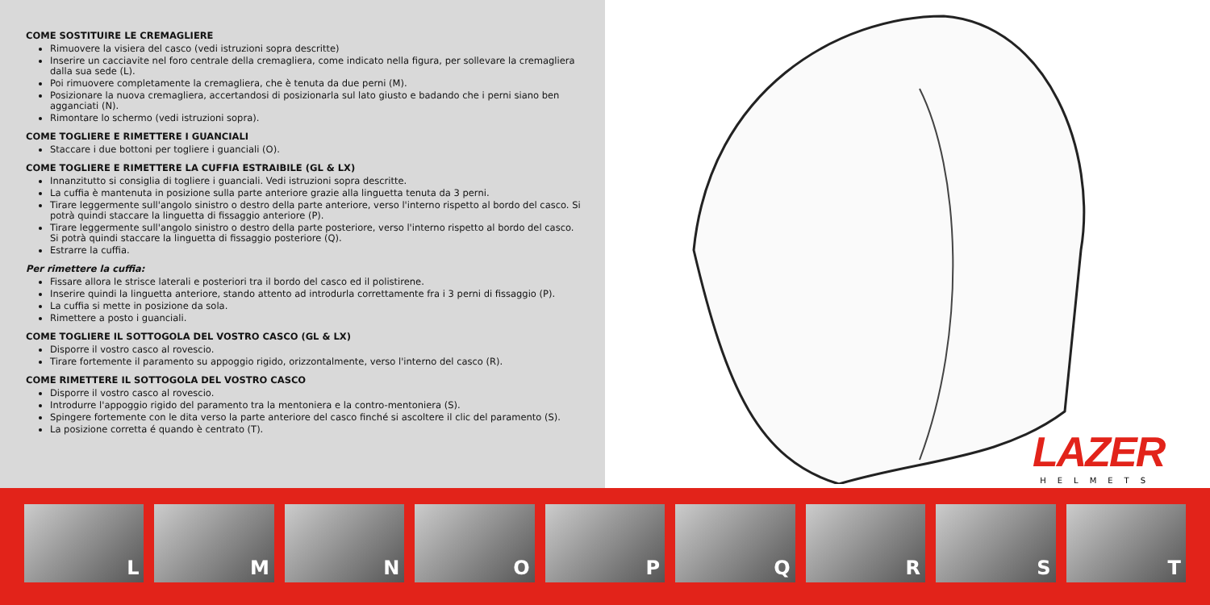COME SOSTITUIRE LE CREMAGLIERE
Rimuovere la visiera del casco (vedi istruzioni sopra descritte)
Inserire un cacciavite nel foro centrale della cremagliera, come indicato nella figura, per sollevare la cremagliera dalla sua sede (L).
Poi rimuovere completamente la cremagliera, che è tenuta da due perni (M).
Posizionare la nuova cremagliera, accertandosi di posizionarla sul lato giusto e badando che i perni siano ben agganciati (N).
Rimontare lo schermo (vedi istruzioni sopra).
COME TOGLIERE E RIMETTERE I GUANCIALI
Staccare i due bottoni per togliere i guanciali (O).
COME TOGLIERE E RIMETTERE LA CUFFIA ESTRAIBILE (GL & LX)
Innanzitutto si consiglia di togliere i guanciali. Vedi istruzioni sopra descritte.
La cuffia è mantenuta in posizione sulla parte anteriore grazie alla linguetta tenuta da 3 perni.
Tirare leggermente sull'angolo sinistro o destro della parte anteriore, verso l'interno rispetto al bordo del casco. Si potrà quindi staccare la linguetta di fissaggio anteriore (P).
Tirare leggermente sull'angolo sinistro o destro della parte posteriore, verso l'interno rispetto al bordo del casco. Si potrà quindi staccare la linguetta di fissaggio posteriore (Q).
Estrarre la cuffia.
Per rimettere la cuffia:
Fissare allora le strisce laterali e posteriori tra il bordo del casco ed il polistirene.
Inserire quindi la linguetta anteriore, stando attento ad introdurla correttamente fra i 3 perni di fissaggio (P).
La cuffia si mette in posizione da sola.
Rimettere a posto i guanciali.
COME TOGLIERE IL SOTTOGOLA DEL VOSTRO CASCO (GL & LX)
Disporre il vostro casco al rovescio.
Tirare fortemente il paramento su appoggio rigido, orizzontalmente, verso l'interno del casco (R).
COME RIMETTERE IL SOTTOGOLA DEL VOSTRO CASCO
Disporre il vostro casco al rovescio.
Introdurre l'appoggio rigido del paramento tra la mentoniera e la contro-mentoniera (S).
Spingere fortemente con le dita verso la parte anteriore del casco finché si ascoltere il clic del paramento (S).
La posizione corretta é quando è centrato (T).
LAZER
HELMETS
L
M
N
O
P
Q
R
S
T